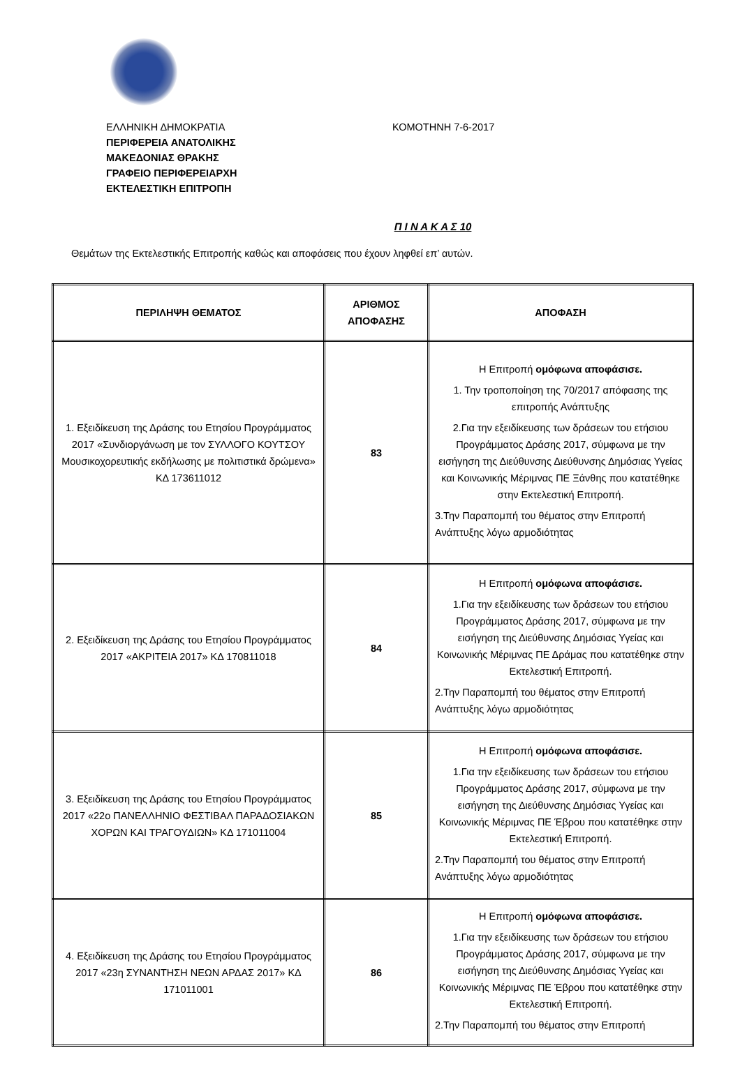ΕΛΛΗΝΙΚΗ ΔΗΜΟΚΡΑΤΙΑ
ΠΕΡΙΦΕΡΕΙΑ ΑΝΑΤΟΛΙΚΗΣ
ΜΑΚΕΔΟΝΙΑΣ ΘΡΑΚΗΣ
ΓΡΑΦΕΙΟ ΠΕΡΙΦΕΡΕΙΑΡΧΗ
ΕΚΤΕΛΕΣΤΙΚΗ ΕΠΙΤΡΟΠΗ
ΚΟΜΟΤΗΝΗ 7-6-2017
Π Ι Ν Α Κ Α Σ 10
Θεμάτων της Εκτελεστικής Επιτροπής καθώς και αποφάσεις που έχουν ληφθεί επ’ αυτών.
| ΠΕΡΙΛΗΨΗ ΘΕΜΑΤΟΣ | ΑΡΙΘΜΟΣ ΑΠΟΦΑΣΗΣ | ΑΠΟΦΑΣΗ |
| --- | --- | --- |
| 1. Εξειδίκευση της Δράσης του Ετησίου Προγράμματος 2017 «Συνδιοργάνωση με τον ΣΥΛΛΟΓΟ ΚΟΥΤΣΟΥ Μουσικοχορευτικής εκδήλωσης με πολιτιστικά δρώμενα» ΚΔ 173611012 | 83 | Η Επιτροπή ομόφωνα αποφάσισε. 1. Την τροποποίηση της 70/2017 απόφασης της επιτροπής Ανάπτυξης 2.Για την εξειδίκευσης των δράσεων του ετήσιου Προγράμματος Δράσης 2017, σύμφωνα με την εισήγηση της Διεύθυνσης Διεύθυνσης Δημόσιας Υγείας και Κοινωνικής Μέριμνας ΠΕ Ξάνθης που κατατέθηκε στην Εκτελεστική Επιτροπή. 3.Την Παραπομπή του θέματος στην Επιτροπή Ανάπτυξης λόγω αρμοδιότητας |
| 2. Εξειδίκευση της Δράσης του Ετησίου Προγράμματος 2017 «ΑΚΡΙΤΕΙΑ 2017» ΚΔ 170811018 | 84 | Η Επιτροπή ομόφωνα αποφάσισε. 1.Για την εξειδίκευσης των δράσεων του ετήσιου Προγράμματος Δράσης 2017, σύμφωνα με την εισήγηση της Διεύθυνσης Δημόσιας Υγείας και Κοινωνικής Μέριμνας ΠΕ Δράμας που κατατέθηκε στην Εκτελεστική Επιτροπή. 2.Την Παραπομπή του θέματος στην Επιτροπή Ανάπτυξης λόγω αρμοδιότητας |
| 3. Εξειδίκευση της Δράσης του Ετησίου Προγράμματος 2017 «22ο ΠΑΝΕΛΛΗΝΙΟ ΦΕΣΤΙΒΑΛ ΠΑΡΑΔΟΣΙΑΚΩΝ ΧΟΡΩΝ ΚΑΙ ΤΡΑΓΟΥΔΙΩΝ» ΚΔ 171011004 | 85 | Η Επιτροπή ομόφωνα αποφάσισε. 1.Για την εξειδίκευσης των δράσεων του ετήσιου Προγράμματος Δράσης 2017, σύμφωνα με την εισήγηση της Διεύθυνσης Δημόσιας Υγείας και Κοινωνικής Μέριμνας ΠΕ Έβρου που κατατέθηκε στην Εκτελεστική Επιτροπή. 2.Την Παραπομπή του θέματος στην Επιτροπή Ανάπτυξης λόγω αρμοδιότητας |
| 4. Εξειδίκευση της Δράσης του Ετησίου Προγράμματος 2017 «23η ΣΥΝΑΝΤΗΣΗ ΝΕΩΝ ΑΡΔΑΣ 2017» ΚΔ 171011001 | 86 | Η Επιτροπή ομόφωνα αποφάσισε. 1.Για την εξειδίκευσης των δράσεων του ετήσιου Προγράμματος Δράσης 2017, σύμφωνα με την εισήγηση της Διεύθυνσης Δημόσιας Υγείας και Κοινωνικής Μέριμνας ΠΕ Έβρου που κατατέθηκε στην Εκτελεστική Επιτροπή. 2.Την Παραπομπή του θέματος στην Επιτροπή |